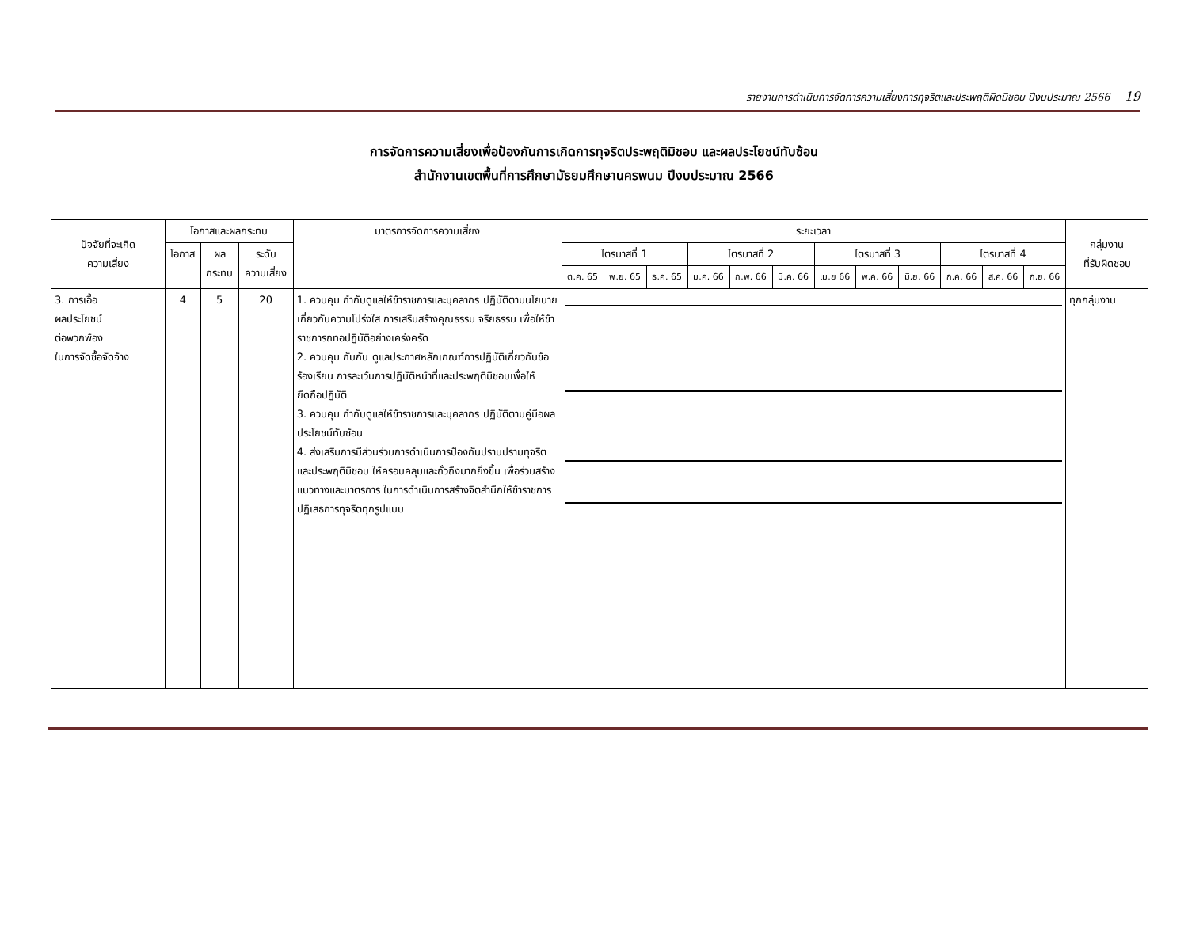รายงานการดำเนินการจัดการความเสี่ยงการทุจริตและประพฤติผิดมิชอบ ปีงบประมาณ 2566 19
การจัดการความเสี่ยงเพื่อป้องกันการเกิดการทุจริตประพฤติมิชอบ และผลประโยชน์ทับซ้อน
สำนักงานเขตพื้นที่การศึกษามัธยมศึกษานครพนม ปีงบประมาณ 2566
| ปัจจัยที่จะเกิด ความเสี่ยง | โอกาสและผลกระทบ | | | มาตรการจัดการความเสี่ยง | ระยะเวลา | | | | | | | | | | | | กลุ่มงาน ที่รับผิดชอบ |
| --- | --- | --- | --- | --- | --- | --- | --- | --- | --- | --- | --- | --- | --- | --- | --- | --- | --- |
| | โอกาส | ผล กระทบ | ระดับ ความเสี่ยง | | ไตรมาสที่ 1 | | | ไตรมาสที่ 2 | | | ไตรมาสที่ 3 | | | ไตรมาสที่ 4 | | | |
| | | | | | ต.ค. 65 | พ.ย. 65 | ธ.ค. 65 | ม.ค. 66 | ก.พ. 66 | มี.ค. 66 | เม.ย 66 | พ.ค. 66 | มิ.ย. 66 | ก.ค. 66 | ส.ค. 66 | ก.ย. 66 | |
| 3. การเอื้อ ผลประโยชน์ ต่อพวกพ้อง ในการจัดซื้อจัดจ้าง | 4 | 5 | 20 | 1. ควบคุม กำกับดูแลให้ข้าราชการและบุคลากร ปฏิบัติตามนโยบายเกี่ยวกับความโปร่งใส การเสริมสร้างคุณธรรม จริยธรรม เพื่อให้ข้าราชการถทอปฏิบัติอย่างเคร่งครัด 2. ควบคุม กับกับ ดูแลประกาศหลักเกณฑ์การปฏิบัติเกี่ยวกับข้อร้องเรียน การละเว้นการปฏิบัติหน้าที่และประพฤติมิชอบเพื่อให้ยึดถือปฏิบัติ 3. ควบคุม กำกับดูแลให้ข้าราชการและบุคลากร ปฏิบัติตามคู่มือผลประโยชน์ทับซ้อน 4. ส่งเสริมการมีส่วนร่วมการดำเนินการป้องกันปราบปรามทุจริตและประพฤติมิชอบ ให้ครอบคลุมและถั่วถึงมากยิ่งขึ้น เพื่อร่วมสร้างแนวทางและมาตรการ ในการดำเนินการสร้างจิตสำนึกให้ข้าราชการ ปฏิเสธการทุจริตทุกรูปแบบ | | | | | | | | | | | | | ทุกกลุ่มงาน |